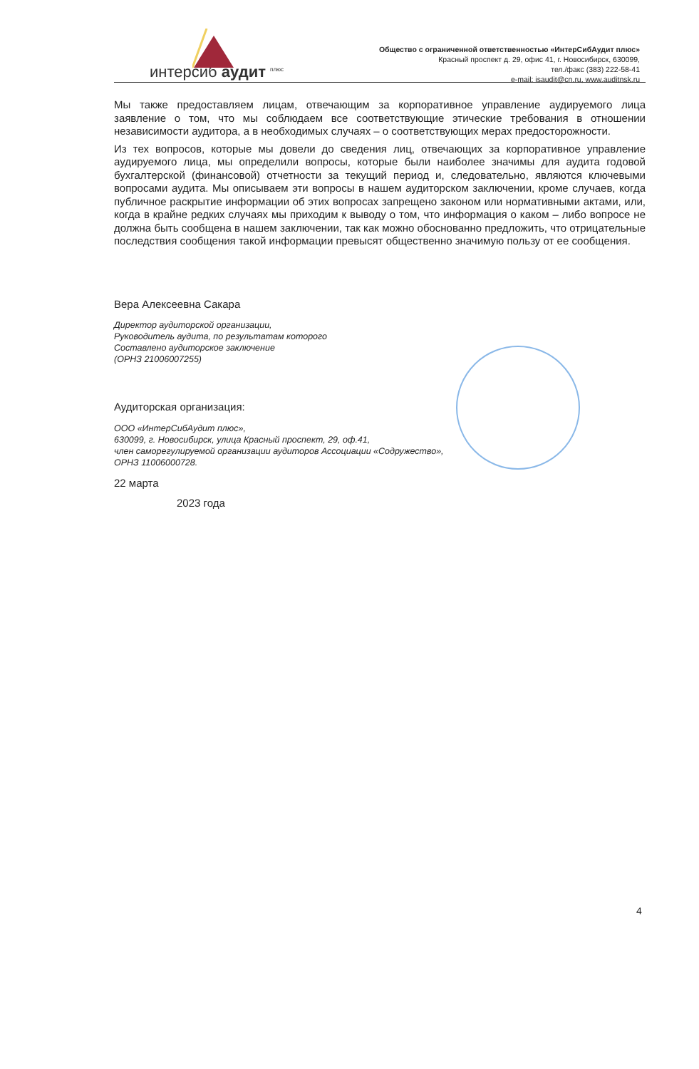интерсиб аудит <sup>плюс</sup>
Общество с ограниченной ответственностью «ИнтерСибАудит плюс»
Красный проспект д. 29, офис 41, г. Новосибирск, 630099,
тел./факс (383) 222-58-41
e-mail: isaudit@cn.ru, www.auditnsk.ru
Мы также предоставляем лицам, отвечающим за корпоративное управление аудируемого лица заявление о том, что мы соблюдаем все соответствующие этические требования в отношении независимости аудитора, а в необходимых случаях – о соответствующих мерах предосторожности.
Из тех вопросов, которые мы довели до сведения лиц, отвечающих за корпоративное управление аудируемого лица, мы определили вопросы, которые были наиболее значимы для аудита годовой бухгалтерской (финансовой) отчетности за текущий период и, следовательно, являются ключевыми вопросами аудита. Мы описываем эти вопросы в нашем аудиторском заключении, кроме случаев, когда публичное раскрытие информации об этих вопросах запрещено законом или нормативными актами, или, когда в крайне редких случаях мы приходим к выводу о том, что информация о каком – либо вопросе не должна быть сообщена в нашем заключении, так как можно обоснованно предложить, что отрицательные последствия сообщения такой информации превысят общественно значимую пользу от ее сообщения.
Вера Алексеевна Сакара
Директор аудиторской организации,
Руководитель аудита, по результатам которого
Составлено аудиторское заключение
(ОРНЗ 21006007255)
Аудиторская организация:
ООО «ИнтерСибАудит плюс»,
630099, г. Новосибирск, улица Красный проспект, 29, оф.41,
член саморегулируемой организации аудиторов Ассоциации «Содружество»,
ОРНЗ 11006000728.
22 марта
2023 года
4